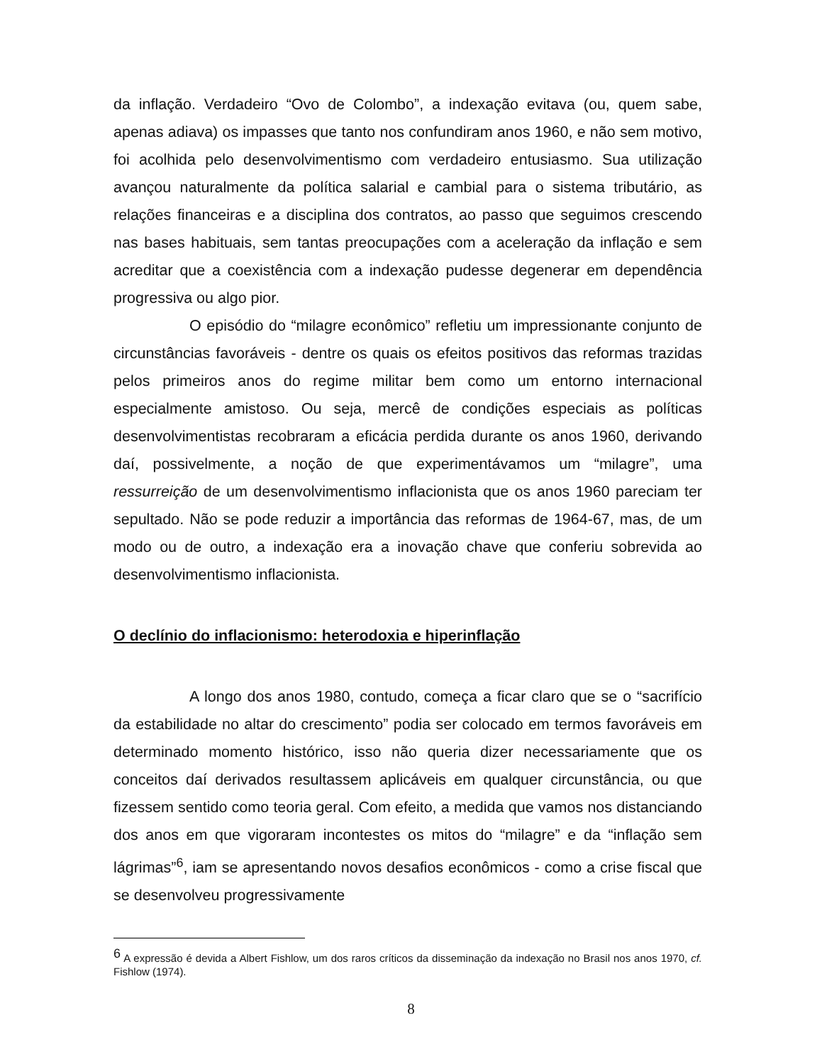da inflação. Verdadeiro “Ovo de Colombo”, a indexação evitava (ou, quem sabe, apenas adiava) os impasses que tanto nos confundiram anos 1960, e não sem motivo, foi acolhida pelo desenvolvimentismo com verdadeiro entusiasmo. Sua utilização avançou naturalmente da política salarial e cambial para o sistema tributário, as relações financeiras e a disciplina dos contratos, ao passo que seguimos crescendo nas bases habituais, sem tantas preocupações com a aceleração da inflação e sem acreditar que a coexistência com a indexação pudesse degenerar em dependência progressiva ou algo pior.
O episódio do “milagre econômico” refletiu um impressionante conjunto de circunstâncias favoráveis - dentre os quais os efeitos positivos das reformas trazidas pelos primeiros anos do regime militar bem como um entorno internacional especialmente amistoso. Ou seja, mercê de condições especiais as políticas desenvolvimentistas recobraram a eficácia perdida durante os anos 1960, derivando daí, possivelmente, a noção de que experimentávamos um “milagre”, uma ressurreição de um desenvolvimentismo inflacionista que os anos 1960 pareciam ter sepultado. Não se pode reduzir a importância das reformas de 1964-67, mas, de um modo ou de outro, a indexação era a inovação chave que conferiu sobrevida ao desenvolvimentismo inflacionista.
O declínio do inflacionismo: heterodoxia e hiperinflação
A longo dos anos 1980, contudo, começa a ficar claro que se o “sacrifício da estabilidade no altar do crescimento” podia ser colocado em termos favoráveis em determinado momento histórico, isso não queria dizer necessariamente que os conceitos daí derivados resultassem aplicáveis em qualquer circunstância, ou que fizessem sentido como teoria geral. Com efeito, a medida que vamos nos distanciando dos anos em que vigoraram incontestes os mitos do “milagre” e da “inflação sem lágrimas”<sup>6</sup>, iam se apresentando novos desafios econômicos - como a crise fiscal que se desenvolveu progressivamente
<sup>6</sup> A expressão é devida a Albert Fishlow, um dos raros críticos da disseminação da indexação no Brasil nos anos 1970, cf. Fishlow (1974).
8